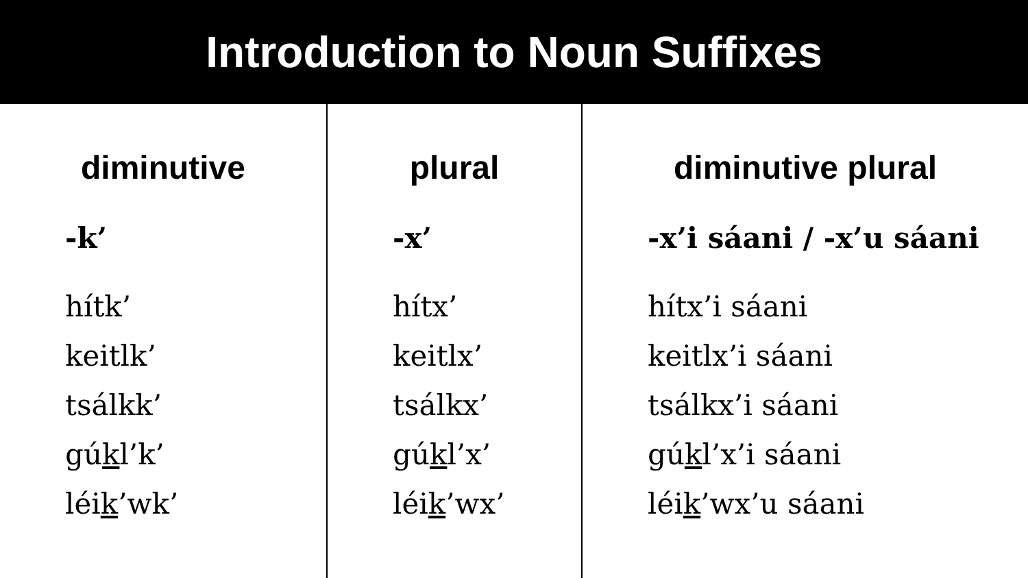Introduction to Noun Suffixes
| diminutive | plural | diminutive plural |
| --- | --- | --- |
| -k’ | -x’ | -x’i sáani / -x’u sáani |
| hítk’ keitlk’ tsálkk’ gú k l’k’ léi k ’wk’ | hítx’ keitlx’ tsálkx’ gú k l’x’ léi k ’wx’ | hítx’i sáani keitlx’i sáani tsálkx’i sáani gú k l’x’i sáani léi k ’wx’u sáani |